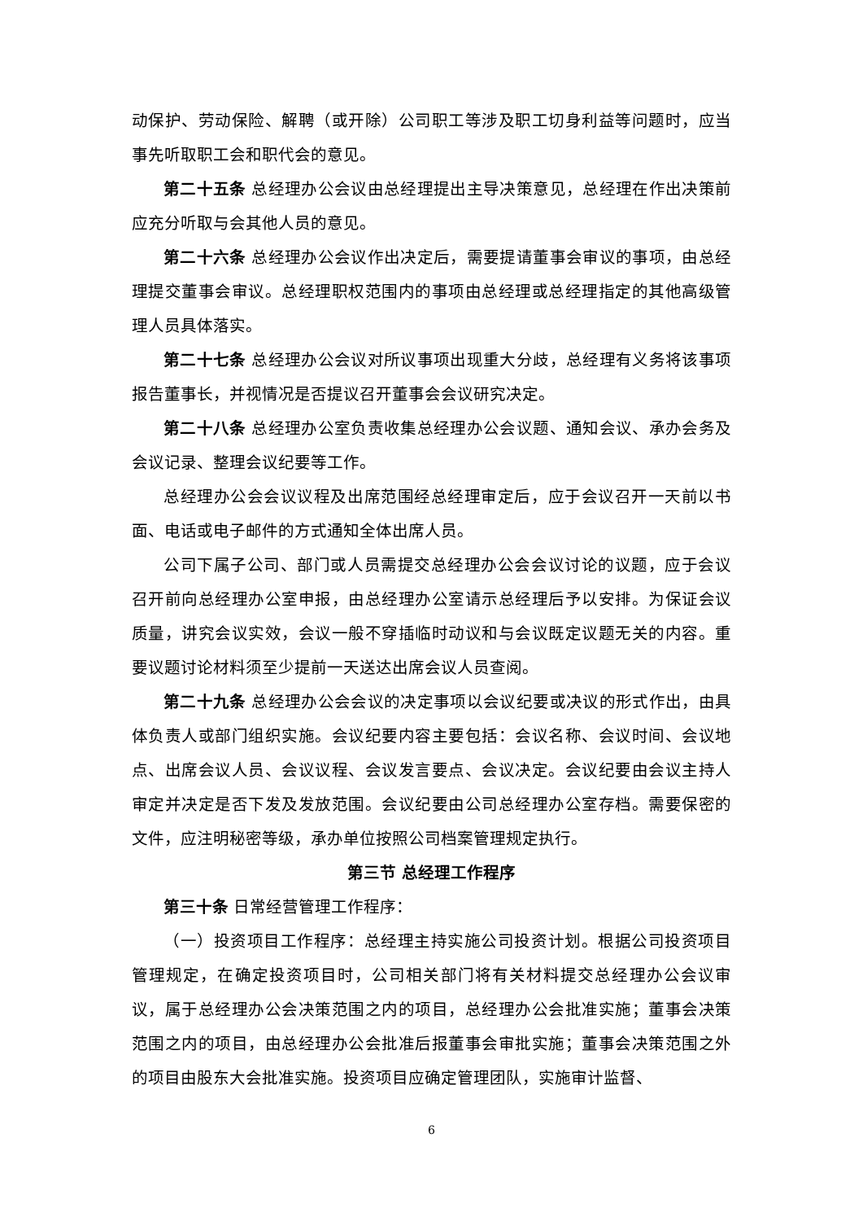动保护、劳动保险、解聘（或开除）公司职工等涉及职工切身利益等问题时，应当事先听取职工会和职代会的意见。
第二十五条 总经理办公会议由总经理提出主导决策意见，总经理在作出决策前应充分听取与会其他人员的意见。
第二十六条 总经理办公会议作出决定后，需要提请董事会审议的事项，由总经理提交董事会审议。总经理职权范围内的事项由总经理或总经理指定的其他高级管理人员具体落实。
第二十七条 总经理办公会议对所议事项出现重大分歧，总经理有义务将该事项报告董事长，并视情况是否提议召开董事会会议研究决定。
第二十八条 总经理办公室负责收集总经理办公会议题、通知会议、承办会务及会议记录、整理会议纪要等工作。
总经理办公会会议议程及出席范围经总经理审定后，应于会议召开一天前以书面、电话或电子邮件的方式通知全体出席人员。
公司下属子公司、部门或人员需提交总经理办公会会议讨论的议题，应于会议召开前向总经理办公室申报，由总经理办公室请示总经理后予以安排。为保证会议质量，讲究会议实效，会议一般不穿插临时动议和与会议既定议题无关的内容。重要议题讨论材料须至少提前一天送达出席会议人员查阅。
第二十九条 总经理办公会会议的决定事项以会议纪要或决议的形式作出，由具体负责人或部门组织实施。会议纪要内容主要包括：会议名称、会议时间、会议地点、出席会议人员、会议议程、会议发言要点、会议决定。会议纪要由会议主持人审定并决定是否下发及发放范围。会议纪要由公司总经理办公室存档。需要保密的文件，应注明秘密等级，承办单位按照公司档案管理规定执行。
第三节 总经理工作程序
第三十条 日常经营管理工作程序：
（一）投资项目工作程序：总经理主持实施公司投资计划。根据公司投资项目管理规定，在确定投资项目时，公司相关部门将有关材料提交总经理办公会议审议，属于总经理办公会决策范围之内的项目，总经理办公会批准实施；董事会决策范围之内的项目，由总经理办公会批准后报董事会审批实施；董事会决策范围之外的项目由股东大会批准实施。投资项目应确定管理团队，实施审计监督、
6